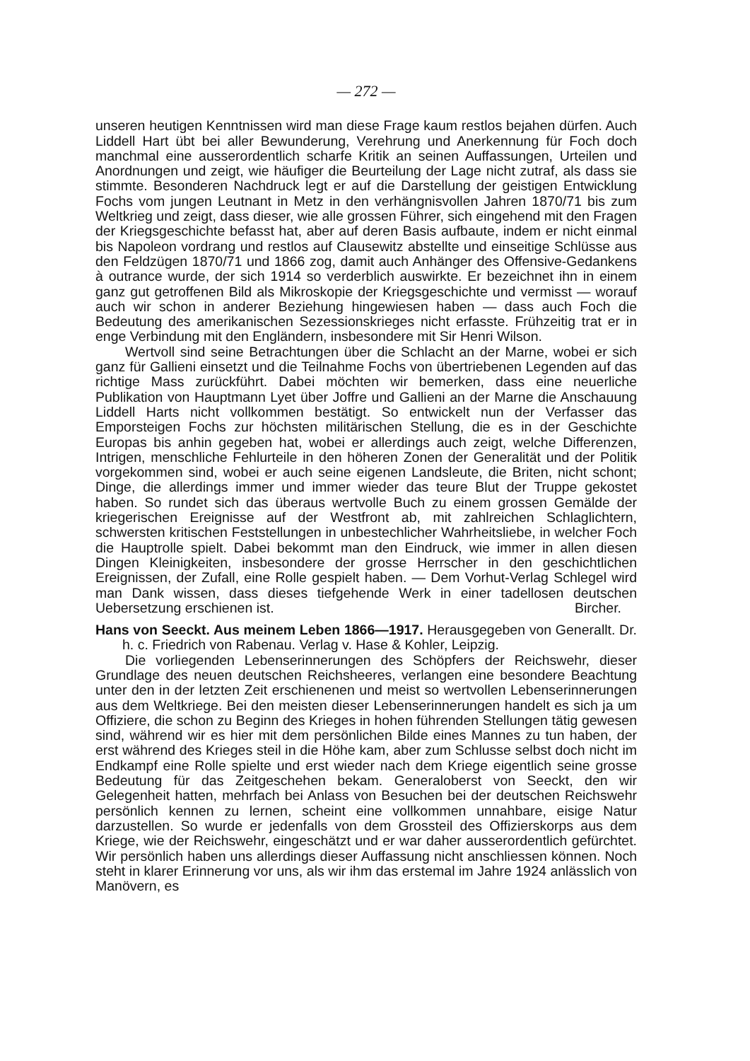— 272 —
unseren heutigen Kenntnissen wird man diese Frage kaum restlos bejahen dürfen. Auch Liddell Hart übt bei aller Bewunderung, Verehrung und Anerkennung für Foch doch manchmal eine ausserordentlich scharfe Kritik an seinen Auffassungen, Urteilen und Anordnungen und zeigt, wie häufiger die Beurteilung der Lage nicht zutraf, als dass sie stimmte. Besonderen Nachdruck legt er auf die Darstellung der geistigen Entwicklung Fochs vom jungen Leutnant in Metz in den verhängnisvollen Jahren 1870/71 bis zum Weltkrieg und zeigt, dass dieser, wie alle grossen Führer, sich eingehend mit den Fragen der Kriegsgeschichte befasst hat, aber auf deren Basis aufbaute, indem er nicht einmal bis Napoleon vordrang und restlos auf Clausewitz abstellte und einseitige Schlüsse aus den Feldzügen 1870/71 und 1866 zog, damit auch Anhänger des Offensive-Gedankens à outrance wurde, der sich 1914 so verderblich auswirkte. Er bezeichnet ihn in einem ganz gut getroffenen Bild als Mikroskopie der Kriegsgeschichte und vermisst — worauf auch wir schon in anderer Beziehung hingewiesen haben — dass auch Foch die Bedeutung des amerikanischen Sezessionskrieges nicht erfasste. Frühzeitig trat er in enge Verbindung mit den Engländern, insbesondere mit Sir Henri Wilson.
Wertvoll sind seine Betrachtungen über die Schlacht an der Marne, wobei er sich ganz für Gallieni einsetzt und die Teilnahme Fochs von übertriebenen Legenden auf das richtige Mass zurückführt. Dabei möchten wir bemerken, dass eine neuerliche Publikation von Hauptmann Lyet über Joffre und Gallieni an der Marne die Anschauung Liddell Harts nicht vollkommen bestätigt. So entwickelt nun der Verfasser das Emporsteigen Fochs zur höchsten militärischen Stellung, die es in der Geschichte Europas bis anhin gegeben hat, wobei er allerdings auch zeigt, welche Differenzen, Intrigen, menschliche Fehlurteile in den höheren Zonen der Generalität und der Politik vorgekommen sind, wobei er auch seine eigenen Landsleute, die Briten, nicht schont; Dinge, die allerdings immer und immer wieder das teure Blut der Truppe gekostet haben. So rundet sich das überaus wertvolle Buch zu einem grossen Gemälde der kriegerischen Ereignisse auf der Westfront ab, mit zahlreichen Schlaglichtern, schwersten kritischen Feststellungen in unbestechlicher Wahrheitsliebe, in welcher Foch die Hauptrolle spielt. Dabei bekommt man den Eindruck, wie immer in allen diesen Dingen Kleinigkeiten, insbesondere der grosse Herrscher in den geschichtlichen Ereignissen, der Zufall, eine Rolle gespielt haben. — Dem Vorhut-Verlag Schlegel wird man Dank wissen, dass dieses tiefgehende Werk in einer tadellosen deutschen Uebersetzung erschienen ist. Bircher.
Hans von Seeckt. Aus meinem Leben 1866—1917. Herausgegeben von Generallt. Dr. h. c. Friedrich von Rabenau. Verlag v. Hase & Kohler, Leipzig.
Die vorliegenden Lebenserinnerungen des Schöpfers der Reichswehr, dieser Grundlage des neuen deutschen Reichsheeres, verlangen eine besondere Beachtung unter den in der letzten Zeit erschienenen und meist so wertvollen Lebenserinnerungen aus dem Weltkriege. Bei den meisten dieser Lebenserinnerungen handelt es sich ja um Offiziere, die schon zu Beginn des Krieges in hohen führenden Stellungen tätig gewesen sind, während wir es hier mit dem persönlichen Bilde eines Mannes zu tun haben, der erst während des Krieges steil in die Höhe kam, aber zum Schlusse selbst doch nicht im Endkampf eine Rolle spielte und erst wieder nach dem Kriege eigentlich seine grosse Bedeutung für das Zeitgeschehen bekam. Generaloberst von Seeckt, den wir Gelegenheit hatten, mehrfach bei Anlass von Besuchen bei der deutschen Reichswehr persönlich kennen zu lernen, scheint eine vollkommen unnahbare, eisige Natur darzustellen. So wurde er jedenfalls von dem Grossteil des Offizierskorps aus dem Kriege, wie der Reichswehr, eingeschätzt und er war daher ausserordentlich gefürchtet. Wir persönlich haben uns allerdings dieser Auffassung nicht anschliessen können. Noch steht in klarer Erinnerung vor uns, als wir ihm das erstemal im Jahre 1924 anlässlich von Manövern, es